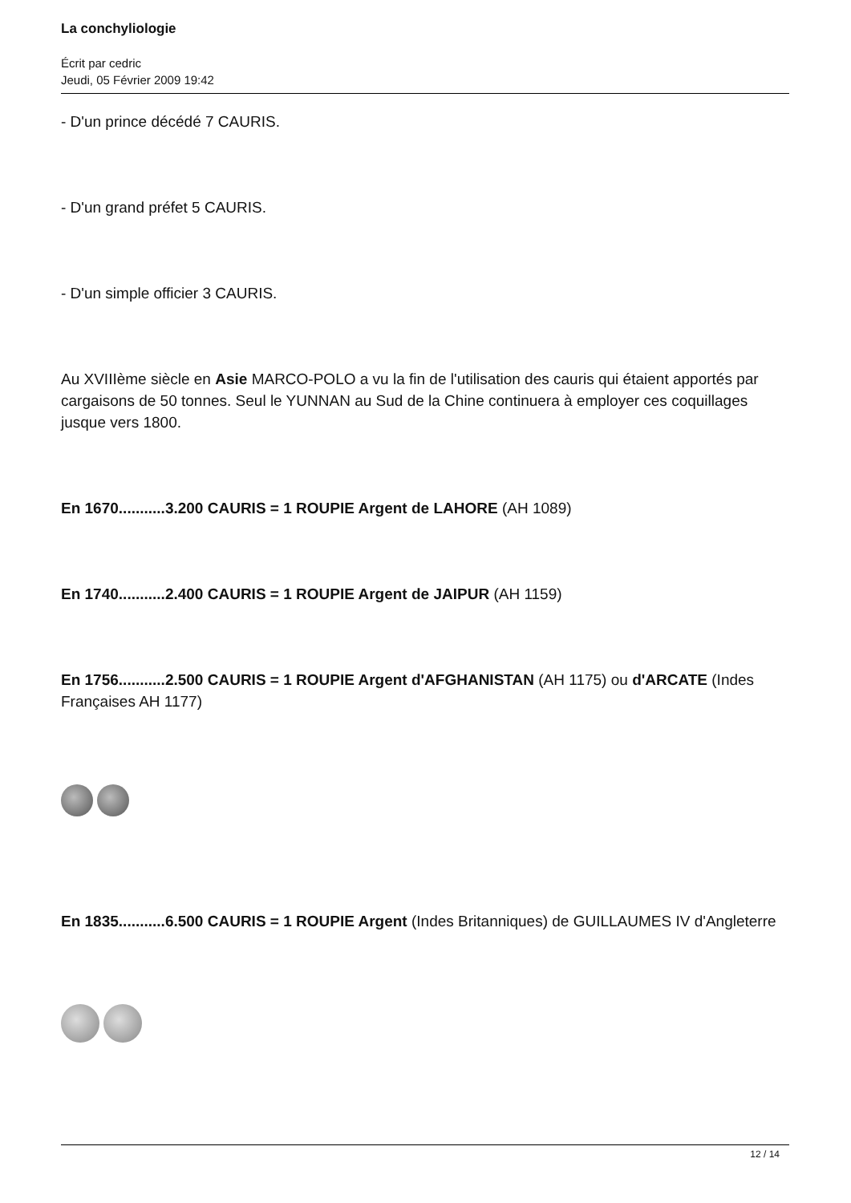La conchyliologie
Écrit par cedric
Jeudi, 05 Février 2009 19:42
- D'un prince décédé 7 CAURIS.
- D'un grand préfet 5 CAURIS.
- D'un simple officier 3 CAURIS.
Au XVIIIème siècle en Asie MARCO-POLO a vu la fin de l'utilisation des cauris qui étaient apportés par cargaisons de 50 tonnes. Seul le YUNNAN au Sud de la Chine continuera à employer ces coquillages jusque vers 1800.
En 1670...........3.200 CAURIS = 1 ROUPIE Argent de LAHORE (AH 1089)
En 1740...........2.400 CAURIS = 1 ROUPIE Argent de JAIPUR (AH 1159)
En 1756...........2.500 CAURIS = 1 ROUPIE Argent d'AFGHANISTAN (AH 1175) ou d'ARCATE (Indes Françaises AH 1177)
En 1835...........6.500 CAURIS = 1 ROUPIE Argent (Indes Britanniques) de GUILLAUMES IV d'Angleterre
12 / 14